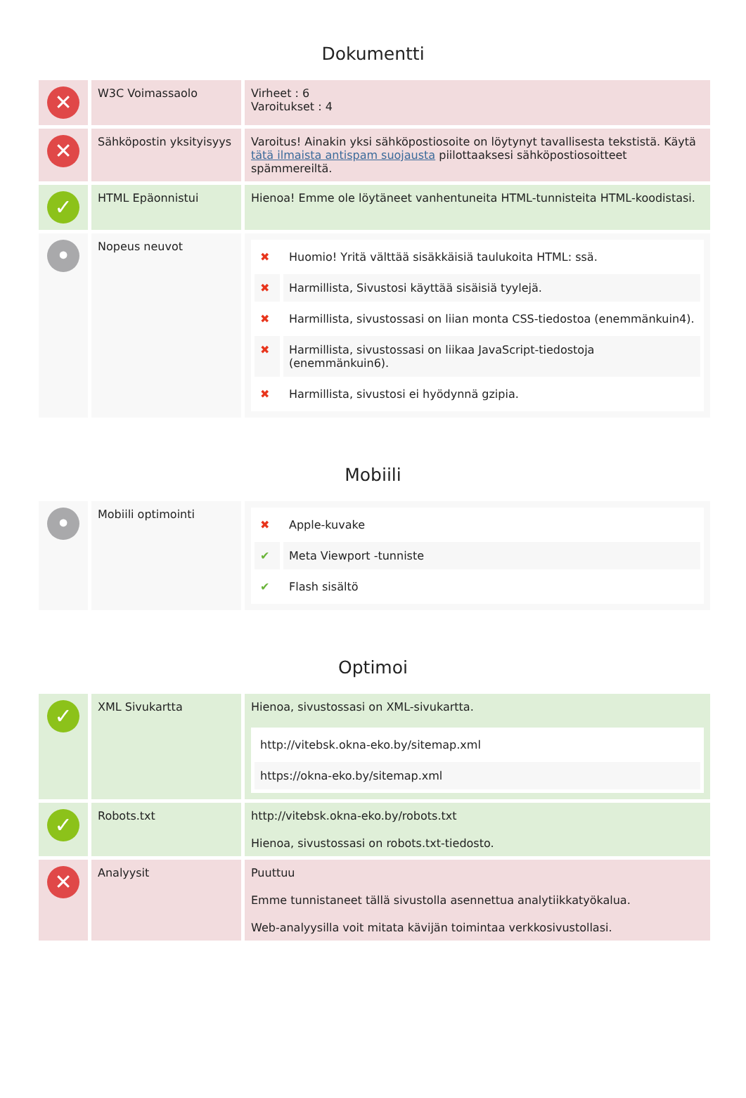Dokumentti
| ✕ | W3C Voimassaolo | Virheet : 6 Varoitukset : 4 |
| ✕ | Sähköpostin yksityisyys | Varoitus! Ainakin yksi sähköpostiosoite on löytynyt tavallisesta tekstistä. Käytä tätä ilmaista antispam suojausta piilottaaksesi sähköpostiosoitteet spämmereiltä. |
| ✓ | HTML Epäonnistui | Hienoa! Emme ole löytäneet vanhentuneita HTML-tunnisteita HTML-koodistasi. |
| • | Nopeus neuvot | / ✖ / Huomio! Yritä välttää sisäkkäisiä taulukoita HTML: ssä. / / ✖ / Harmillista, Sivustosi käyttää sisäisiä tyylejä. / / ✖ / Harmillista, sivustossasi on liian monta CSS-tiedostoa (enemmänkuin4). / / ✖ / Harmillista, sivustossasi on liikaa JavaScript-tiedostoja (enemmänkuin6). / / ✖ / Harmillista, sivustosi ei hyödynnä gzipia. / |
Mobiili
| • | Mobiili optimointi | / ✖ / Apple-kuvake / / ✔ / Meta Viewport -tunniste / / ✔ / Flash sisältö / |
Optimoi
| ✓ | XML Sivukartta | Hienoa, sivustossasi on XML-sivukartta. / http://vitebsk.okna-eko.by/sitemap.xml / / https://okna-eko.by/sitemap.xml / |
| ✓ | Robots.txt | http://vitebsk.okna-eko.by/robots.txt Hienoa, sivustossasi on robots.txt-tiedosto. |
| ✕ | Analyysit | Puuttuu Emme tunnistaneet tällä sivustolla asennettua analytiikkatyökalua. Web-analyysilla voit mitata kävijän toimintaa verkkosivustollasi. |